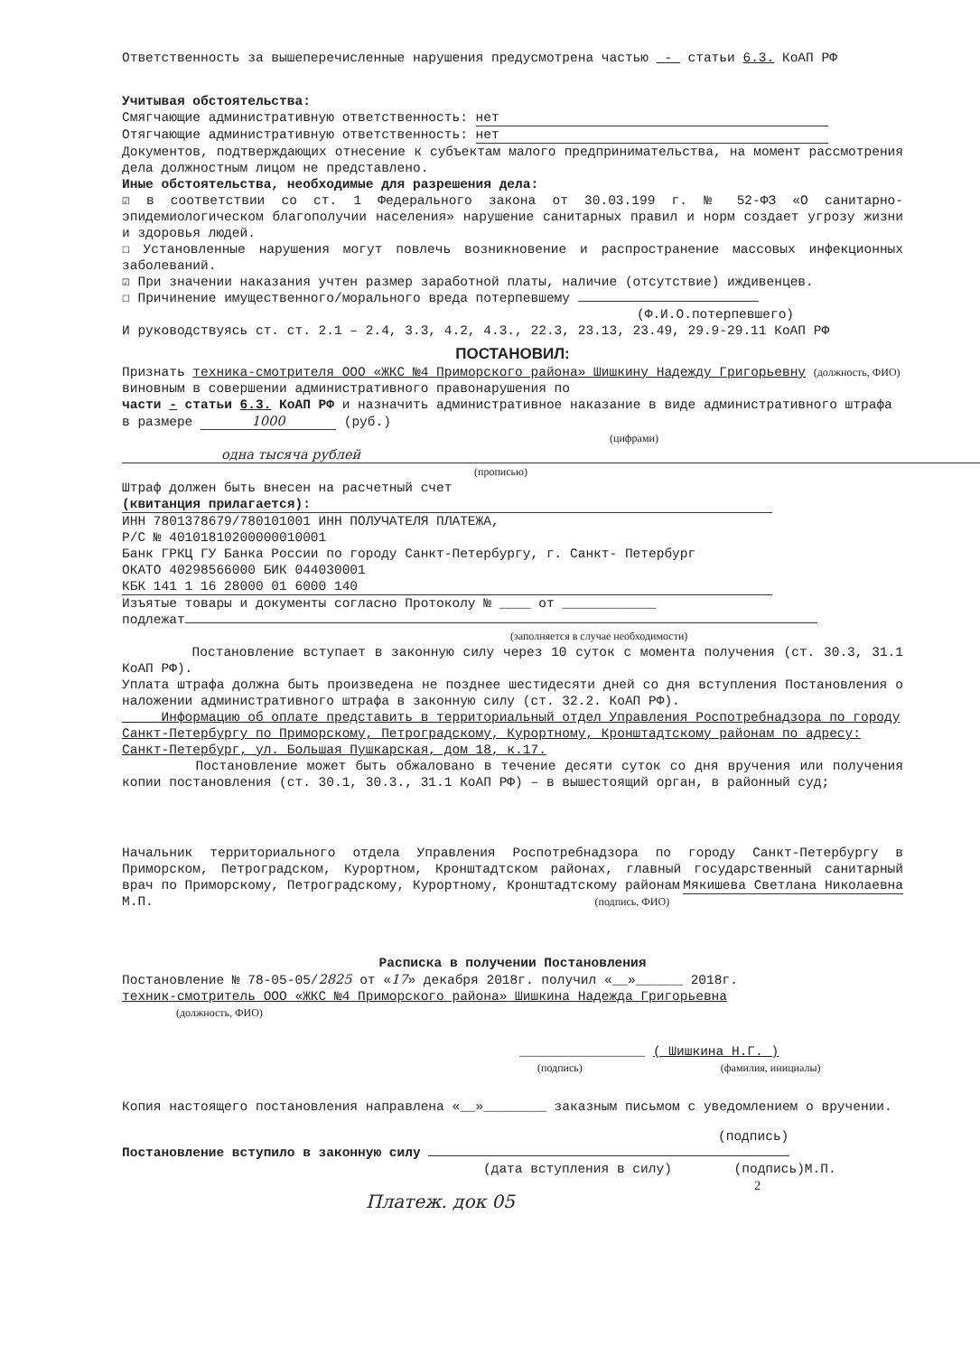Ответственность за вышеперечисленные нарушения предусмотрена частью - статьи 6.3. КоАП РФ
Учитывая обстоятельства:
Смягчающие административную ответственность: нет
Отягчающие административную ответственность: нет
Документов, подтверждающих отнесение к субъектам малого предпринимательства, на момент рассмотрения дела должностным лицом не представлено.
Иные обстоятельства, необходимые для разрешения дела:
☑ в соответствии со ст. 1 Федерального закона от 30.03.199 г. № 52-ФЗ «О санитарно-эпидемиологическом благополучии населения» нарушение санитарных правил и норм создает угрозу жизни и здоровья людей.
☐ Установленные нарушения могут повлечь возникновение и распространение массовых инфекционных заболеваний.
☑ При значении наказания учтен размер заработной платы, наличие (отсутствие) иждивенцев.
☐ Причинение имущественного/морального вреда потерпевшему
(Ф.И.О.потерпевшего)
И руководствуясь ст. ст. 2.1 – 2.4, 3.3, 4.2, 4.3., 22.3, 23.13, 23.49, 29.9-29.11 КоАП РФ
ПОСТАНОВИЛ:
Признать техника-смотрителя ООО «ЖКС №4 Приморского района» Шишкину Надежду Григорьевну (должность, ФИО)
виновным в совершении административного правонарушения по
части - статьи 6.3. КоАП РФ и назначить административное наказание в виде административного штрафа в размере 1000 (руб.)
(цифрами)
одна тысяча рублей
(прописью)
Штраф должен быть внесен на расчетный счет
(квитанция прилагается):
ИНН 7801378679/780101001 ИНН ПОЛУЧАТЕЛЯ ПЛАТЕЖА,
Р/С № 40101810200000010001
Банк ГРКЦ ГУ Банка России по городу Санкт-Петербургу, г. Санкт- Петербург
ОКАТО 40298566000 БИК 044030001
КБК 141 1 16 28000 01 6000 140
Изъятые товары и документы согласно Протоколу № ____ от ____________
подлежат
(заполняется в случае необходимости)
Постановление вступает в законную силу через 10 суток с момента получения (ст. 30.3, 31.1 КоАП РФ).
Уплата штрафа должна быть произведена не позднее шестидесяти дней со дня вступления Постановления о наложении административного штрафа в законную силу (ст. 32.2. КоАП РФ).
Информацию об оплате представить в территориальный отдел Управления Роспотребнадзора по городу Санкт-Петербургу по Приморскому, Петроградскому, Курортному, Кронштадтскому районам по адресу: Санкт-Петербург, ул. Большая Пушкарская, дом 18, к.17.
Постановление может быть обжаловано в течение десяти суток со дня вручения или получения копии постановления (ст. 30.1, 30.3., 31.1 КоАП РФ) – в вышестоящий орган, в районный суд;
Начальник территориального отдела Управления Роспотребнадзора по городу Санкт-Петербургу в Приморском, Петроградском, Курортном, Кронштадтском районах, главный государственный санитарный врач по Приморскому, Петроградскому, Курортному, Кронштадтскому районам Мякишева Светлана Николаевна
М.П. (подпись, ФИО)
Расписка в получении Постановления
Постановление № 78-05-05/2825 от «17» декабря 2018г. получил «__»______ 2018г.
техник-смотритель ООО «ЖКС №4 Приморского района» Шишкина Надежда Григорьевна
(должность, ФИО)
________________ ( Шишкина Н.Г. )
(подпись) (фамилия, инициалы)
Копия настоящего постановления направлена «__»________ заказным письмом с уведомлением о вручении.
(подпись)
Постановление вступило в законную силу
(дата вступления в силу) (подпись)М.П.
2
Платеж. док 05